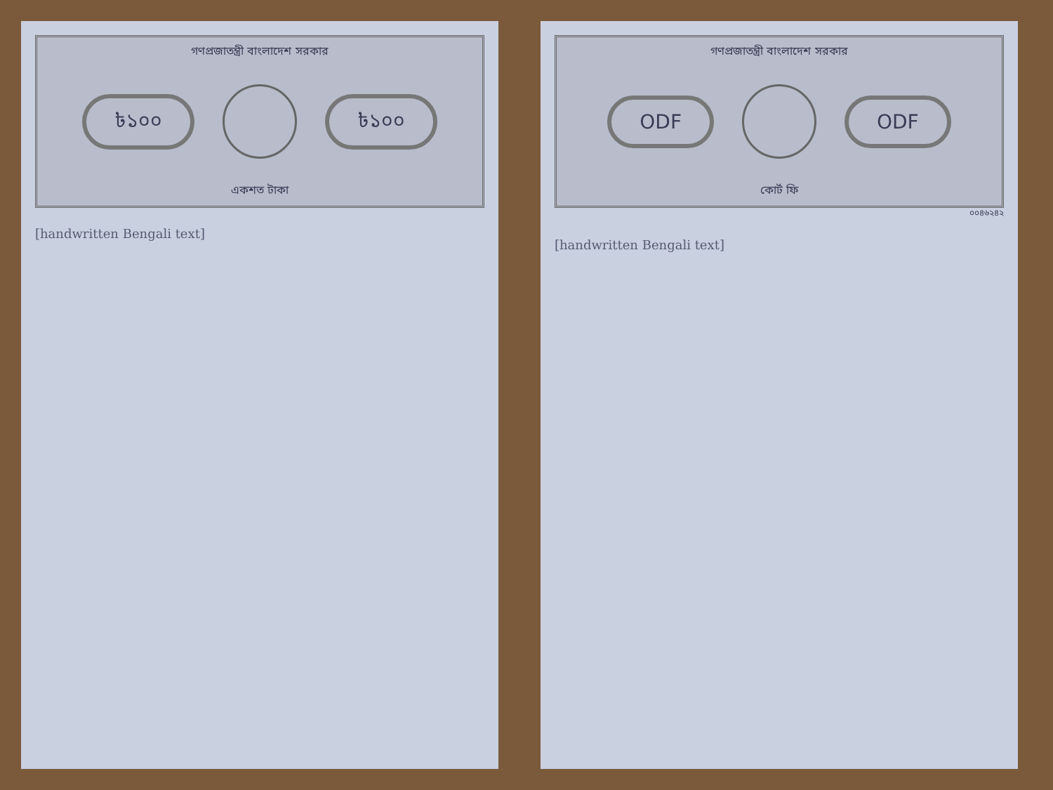গণপ্রজাতন্ত্রী বাংলাদেশ সরকার
৳১০০ ৳১০০
একশত টাকা
[handwritten Bengali text]
গণপ্রজাতন্ত্রী বাংলাদেশ সরকার
ODF ODF
কোর্ট ফি
০০৪৬২৪২
[handwritten Bengali text]